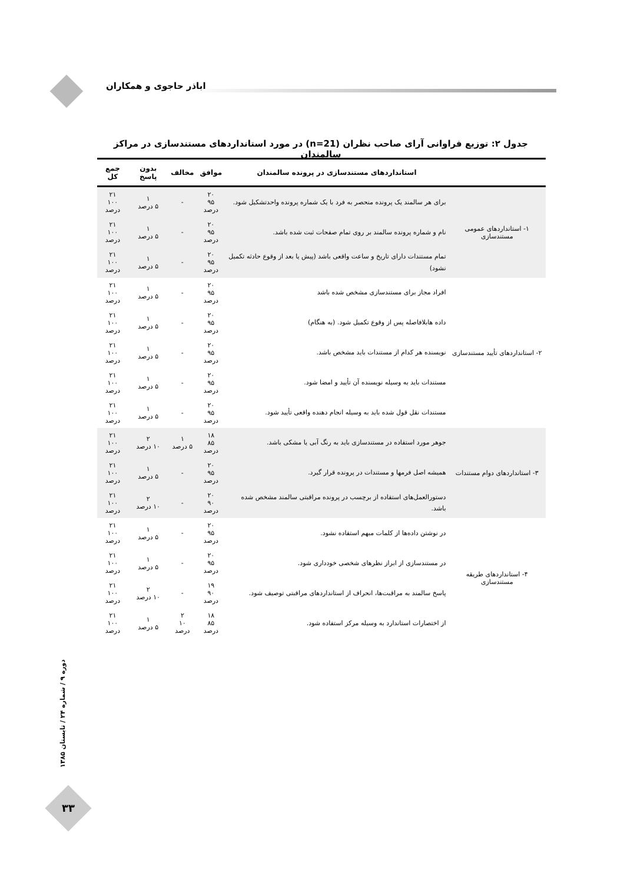اباذر حاجوی و همکاران
جدول ۲: توزیع فراوانی آرای صاحب نظران (n=21) در مورد استانداردهای مستندسازی در مراکز سالمندان
| | استانداردهای مستندسازی در پرونده سالمندان | موافق | مخالف | بدون پاسخ | جمع کل |
| --- | --- | --- | --- | --- | --- |
| ۱- استانداردهای عمومی مستندسازی | برای هر سالمند یک پرونده منحصر به فرد با یک شماره پرونده واحدتشکیل شود. | ۲۰ ۹۵ درصد | - | ۱ ۵ درصد | ۲۱ ۱۰۰ درصد |
| | نام و شماره پرونده سالمند بر روی تمام صفحات ثبت شده باشد. | ۲۰ ۹۵ درصد | - | ۱ ۵ درصد | ۲۱ ۱۰۰ درصد |
| | تمام مستندات دارای تاریخ و ساعت واقعی باشد (پیش یا بعد از وقوع حادثه تکمیل نشود) | ۲۰ ۹۵ درصد | - | ۱ ۵ درصد | ۲۱ ۱۰۰ درصد |
| ۲- استانداردهای تأیید مستندسازی | افراد مجاز برای مستندسازی مشخص شده باشد | ۲۰ ۹۵ درصد | - | ۱ ۵ درصد | ۲۱ ۱۰۰ درصد |
| | داده هابلافاصله پس از وقوع تکمیل شود. (به هنگام) | ۲۰ ۹۵ درصد | - | ۱ ۵ درصد | ۲۱ ۱۰۰ درصد |
| | نویسنده هر کدام از مستندات باید مشخص باشد. | ۲۰ ۹۵ درصد | - | ۱ ۵ درصد | ۲۱ ۱۰۰ درصد |
| | مستندات باید به وسیله نویسنده آن تأیید و امضا شود. | ۲۰ ۹۵ درصد | - | ۱ ۵ درصد | ۲۱ ۱۰۰ درصد |
| | مستندات نقل قول شده باید به وسیله انجام دهنده واقعی تأیید شود. | ۲۰ ۹۵ درصد | - | ۱ ۵ درصد | ۲۱ ۱۰۰ درصد |
| ۳- استانداردهای دوام مستندات | جوهر مورد استفاده در مستندسازی باید به رنگ آبی یا مشکی باشد. | ۱۸ ۸۵ درصد | ۱ ۵ درصد | ۲ ۱۰ درصد | ۲۱ ۱۰۰ درصد |
| | همیشه اصل فرمها و مستندات در پرونده قرار گیرد. | ۲۰ ۹۵ درصد | - | ۱ ۵ درصد | ۲۱ ۱۰۰ درصد |
| | دستورالعمل‌های استفاده از برچسب در پرونده مراقبتی سالمند مشخص شده باشد. | ۲۰ ۹۰ درصد | - | ۲ ۱۰ درصد | ۲۱ ۱۰۰ درصد |
| ۴- استانداردهای طریقه مستندسازی | در نوشتن داده‌ها از کلمات مبهم استفاده نشود. | ۲۰ ۹۵ درصد | - | ۱ ۵ درصد | ۲۱ ۱۰۰ درصد |
| | در مستندسازی از ابراز نظرهای شخصی خودداری شود. | ۲۰ ۹۵ درصد | - | ۱ ۵ درصد | ۲۱ ۱۰۰ درصد |
| | پاسخ سالمند به مراقبت‌ها، انحراف از استانداردهای مراقبتی توصیف شود. | ۱۹ ۹۰ درصد | - | ۲ ۱۰ درصد | ۲۱ ۱۰۰ درصد |
| | از اختصارات استاندارد به وسیله مرکز استفاده شود. | ۱۸ ۸۵ درصد | ۲ ۱۰ درصد | ۱ ۵ درصد | ۲۱ ۱۰۰ درصد |
دوره ۹ / شماره ۲۴ / تابستان ۱۳۸۵
۳۳